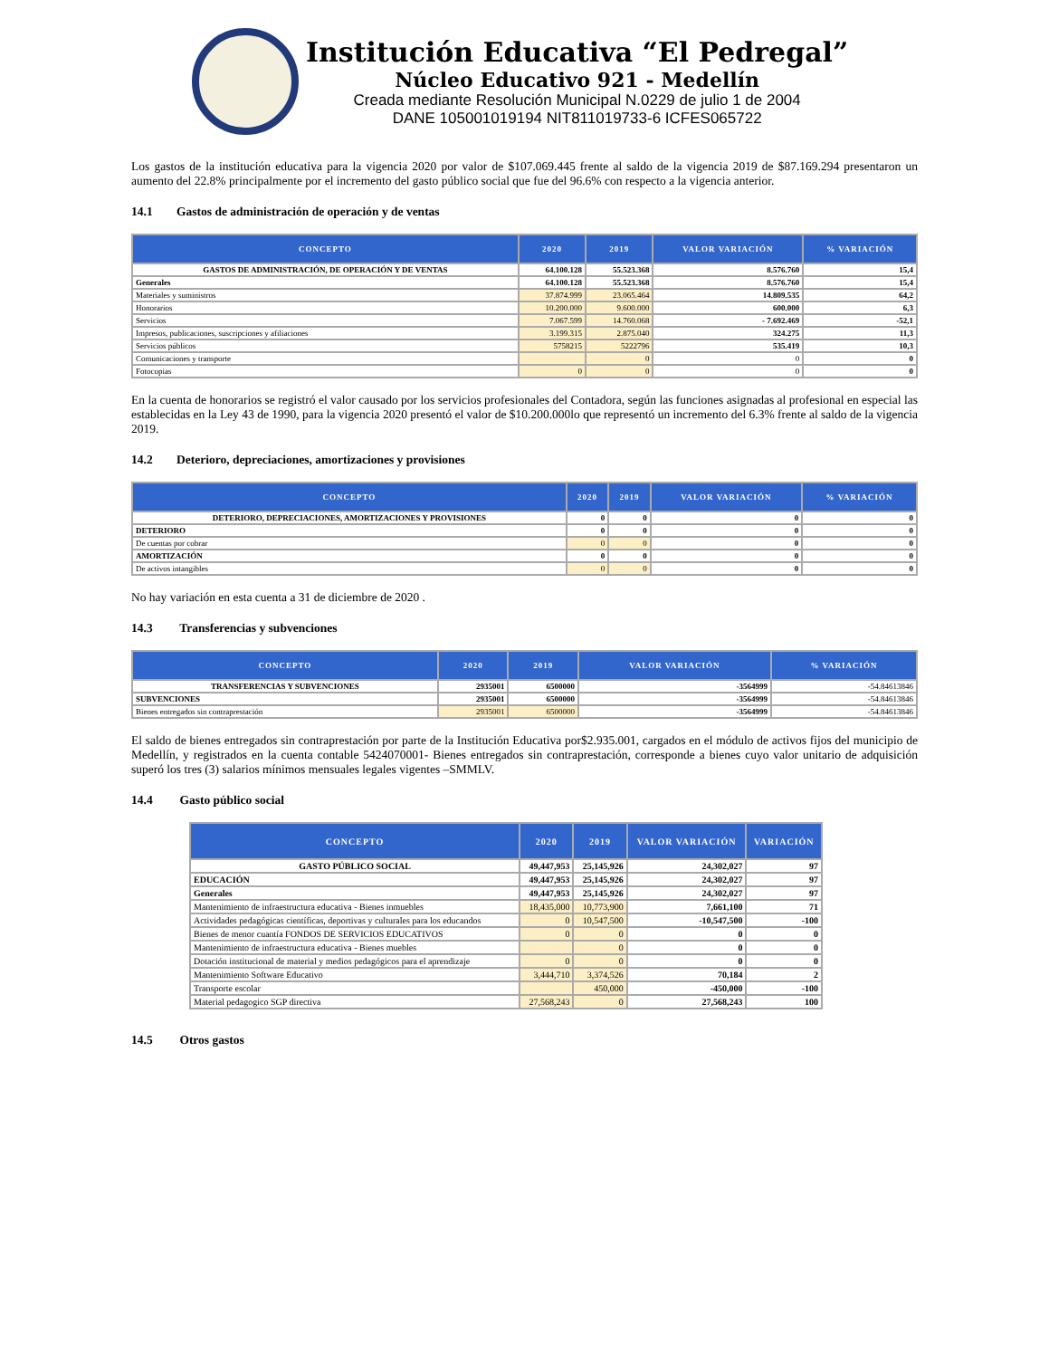Institución Educativa “El Pedregal”
Núcleo Educativo 921 - Medellín
Creada mediante Resolución Municipal N.0229 de julio 1 de 2004
DANE 105001019194 NIT811019733-6 ICFES065722
Los gastos de la institución educativa para la vigencia 2020 por valor de $107.069.445 frente al saldo de la vigencia 2019 de $87.169.294 presentaron un aumento del 22.8% principalmente por el incremento del gasto público social que fue del 96.6% con respecto a la vigencia anterior.
14.1 Gastos de administración de operación y de ventas
| CONCEPTO | 2020 | 2019 | VALOR VARIACIÓN | % VARIACIÓN |
| --- | --- | --- | --- | --- |
| GASTOS DE ADMINISTRACIÓN, DE OPERACIÓN Y DE VENTAS | 64.100.128 | 55.523.368 | 8.576.760 | 15,4 |
| Generales | 64.100.128 | 55.523.368 | 8.576.760 | 15,4 |
| Materiales y suministros | 37.874.999 | 23.065.464 | 14.809.535 | 64,2 |
| Honorarios | 10.200.000 | 9.600.000 | 600.000 | 6,3 |
| Servicios | 7.067.599 | 14.760.068 | - 7.692.469 | -52,1 |
| Impresos, publicaciones, suscripciones y afiliaciones | 3.199.315 | 2.875.040 | 324.275 | 11,3 |
| Servicios públicos | 5758215 | 5222796 | 535.419 | 10,3 |
| Comunicaciones y transporte | | 0 | 0 | 0 |
| Fotocopias | 0 | 0 | 0 | 0 |
En la cuenta de honorarios se registró el valor causado por los servicios profesionales del Contadora, según las funciones asignadas al profesional en especial las establecidas en la Ley 43 de 1990, para la vigencia 2020 presentó el valor de $10.200.000lo que representó un incremento del 6.3% frente al saldo de la vigencia 2019.
14.2 Deterioro, depreciaciones, amortizaciones y provisiones
| CONCEPTO | 2020 | 2019 | VALOR VARIACIÓN | % VARIACIÓN |
| --- | --- | --- | --- | --- |
| DETERIORO, DEPRECIACIONES, AMORTIZACIONES Y PROVISIONES | 0 | 0 | 0 | 0 |
| DETERIORO | 0 | 0 | 0 | 0 |
| De cuentas por cobrar | 0 | 0 | 0 | 0 |
| AMORTIZACIÓN | 0 | 0 | 0 | 0 |
| De activos intangibles | 0 | 0 | 0 | 0 |
No hay variación en esta cuenta a 31 de diciembre de 2020 .
14.3 Transferencias y subvenciones
| CONCEPTO | 2020 | 2019 | VALOR VARIACIÓN | % VARIACIÓN |
| --- | --- | --- | --- | --- |
| TRANSFERENCIAS Y SUBVENCIONES | 2935001 | 6500000 | -3564999 | -54.84613846 |
| SUBVENCIONES | 2935001 | 6500000 | -3564999 | -54.84613846 |
| Bienes entregados sin contraprestación | 2935001 | 6500000 | -3564999 | -54.84613846 |
El saldo de bienes entregados sin contraprestación por parte de la Institución Educativa por$2.935.001, cargados en el módulo de activos fijos del municipio de Medellín, y registrados en la cuenta contable 5424070001- Bienes entregados sin contraprestación, corresponde a bienes cuyo valor unitario de adquisición superó los tres (3) salarios mínimos mensuales legales vigentes –SMMLV.
14.4 Gasto público social
| CONCEPTO | 2020 | 2019 | VALOR VARIACIÓN | VARIACIÓN |
| --- | --- | --- | --- | --- |
| GASTO PÚBLICO SOCIAL | 49,447,953 | 25,145,926 | 24,302,027 | 97 |
| EDUCACIÓN | 49,447,953 | 25,145,926 | 24,302,027 | 97 |
| Generales | 49,447,953 | 25,145,926 | 24,302,027 | 97 |
| Mantenimiento de infraestructura educativa - Bienes inmuebles | 18,435,000 | 10,773,900 | 7,661,100 | 71 |
| Actividades pedagógicas científicas, deportivas y culturales para los educandos | 0 | 10,547,500 | -10,547,500 | -100 |
| Bienes de menor cuantía FONDOS DE SERVICIOS EDUCATIVOS | 0 | 0 | 0 | 0 |
| Mantenimiento de infraestructura educativa - Bienes muebles | | 0 | 0 | 0 |
| Dotación institucional de material y medios pedagógicos para el aprendizaje | 0 | 0 | 0 | 0 |
| Mantenimiento Software Educativo | 3,444,710 | 3,374,526 | 70,184 | 2 |
| Transporte escolar | | 450,000 | -450,000 | -100 |
| Material pedagogico SGP directiva | 27,568,243 | 0 | 27,568,243 | 100 |
14.5 Otros gastos